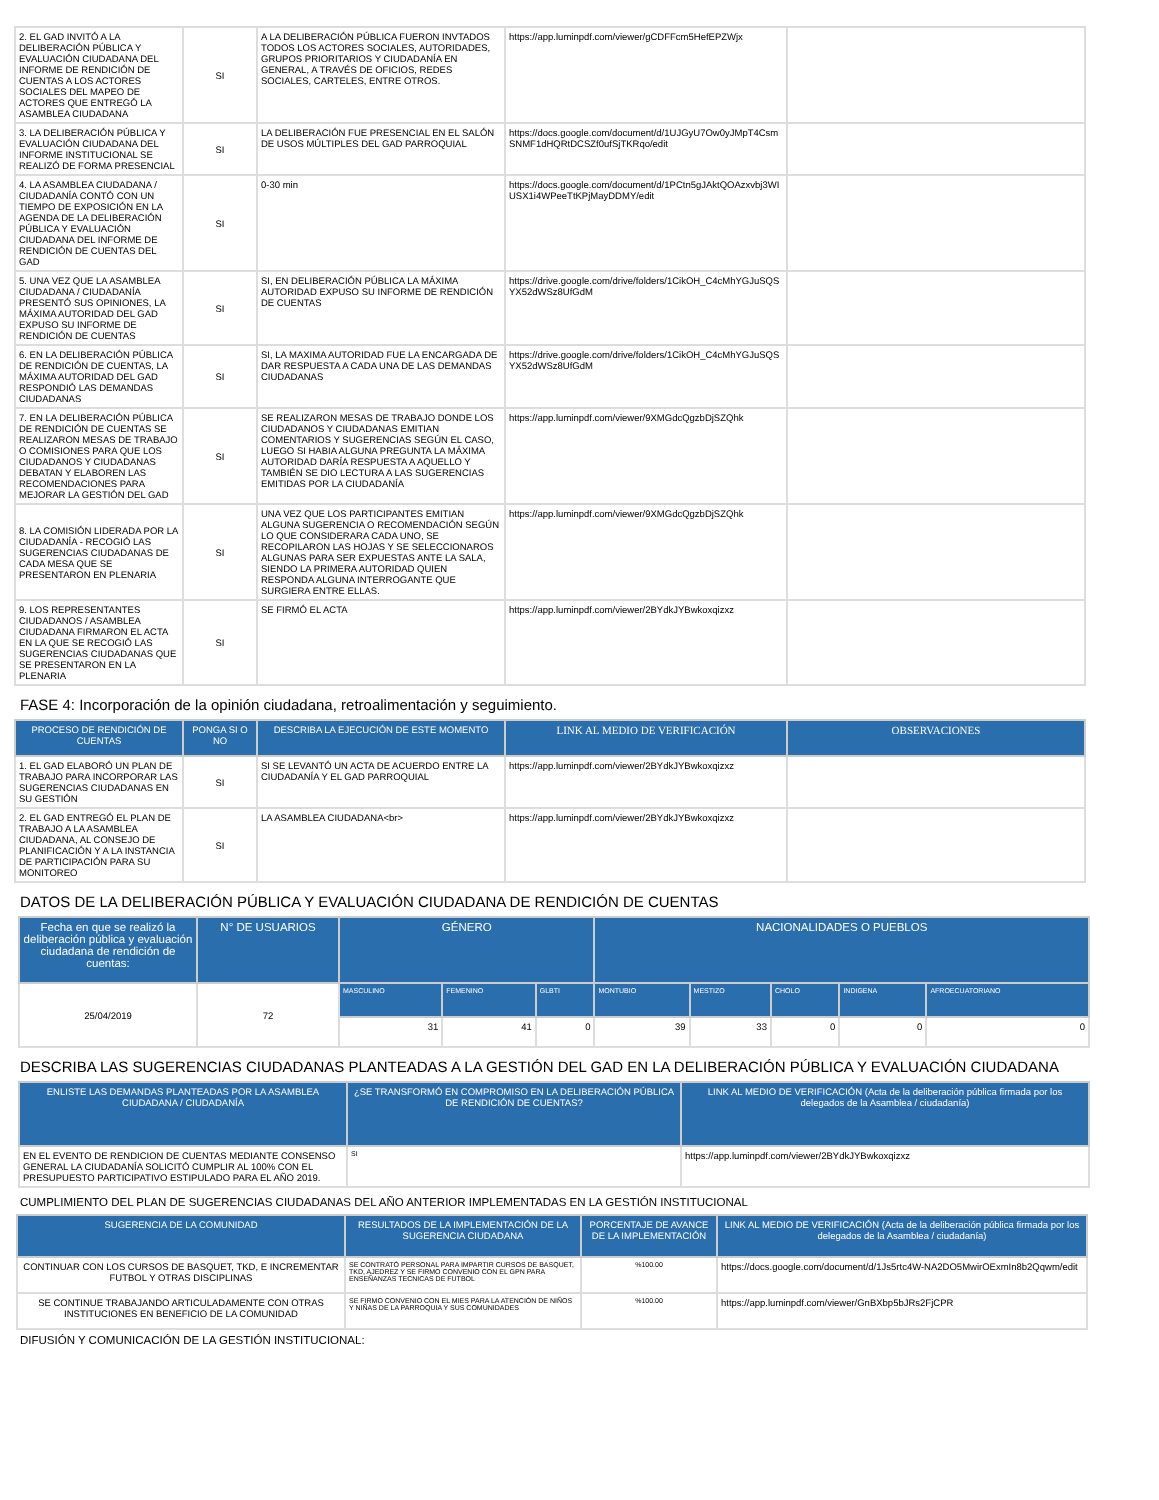| 2. EL GAD INVITÓ A LA DELIBERACIÓN PÚBLICA Y EVALUACIÓN CIUDADANA DEL INFORME DE RENDICIÓN DE CUENTAS A LOS ACTORES SOCIALES DEL MAPEO DE ACTORES QUE ENTREGÓ LA ASAMBLEA CIUDADANA | SI | A LA DELIBERACIÓN PÚBLICA FUERON INVTADOS TODOS LOS ACTORES SOCIALES, AUTORIDADES, GRUPOS PRIORITARIOS Y CIUDADANÍA EN GENERAL, A TRAVÉS DE OFICIOS, REDES SOCIALES, CARTELES, ENTRE OTROS. | https://app.luminpdf.com/viewer/gCDFFcm5HefEPZWjx | |
| 3. LA DELIBERACIÓN PÚBLICA Y EVALUACIÓN CIUDADANA DEL INFORME INSTITUCIONAL SE REALIZÓ DE FORMA PRESENCIAL | SI | LA DELIBERACIÓN FUE PRESENCIAL EN EL SALÓN DE USOS MÚLTIPLES DEL GAD PARROQUIAL | https://docs.google.com/document/d/1UJGyU7Ow0yJMpT4Csm SNMF1dHQRtDCSZf0ufSjTKRqo/edit | |
| 4. LA ASAMBLEA CIUDADANA / CIUDADANÍA CONTÓ CON UN TIEMPO DE EXPOSICIÓN EN LA AGENDA DE LA DELIBERACIÓN PÚBLICA Y EVALUACIÓN CIUDADANA DEL INFORME DE RENDICIÓN DE CUENTAS DEL GAD | SI | 0-30 min | https://docs.google.com/document/d/1PCtn5gJAktQOAzxvbj3WI USX1i4WPeeTtKPjMayDDMY/edit | |
| 5. UNA VEZ QUE LA ASAMBLEA CIUDADANA / CIUDADANÍA PRESENTÓ SUS OPINIONES, LA MÁXIMA AUTORIDAD DEL GAD EXPUSO SU INFORME DE RENDICIÓN DE CUENTAS | SI | SI, EN DELIBERACIÓN PÚBLICA LA MÁXIMA AUTORIDAD EXPUSO SU INFORME DE RENDICIÓN DE CUENTAS | https://drive.google.com/drive/folders/1CikOH_C4cMhYGJuSQS YX52dWSz8UfGdM | |
| 6. EN LA DELIBERACIÓN PÚBLICA DE RENDICIÓN DE CUENTAS, LA MÁXIMA AUTORIDAD DEL GAD RESPONDIÓ LAS DEMANDAS CIUDADANAS | SI | SI, LA MAXIMA AUTORIDAD FUE LA ENCARGADA DE DAR RESPUESTA A CADA UNA DE LAS DEMANDAS CIUDADANAS | https://drive.google.com/drive/folders/1CikOH_C4cMhYGJuSQS YX52dWSz8UfGdM | |
| 7. EN LA DELIBERACIÓN PÚBLICA DE RENDICIÓN DE CUENTAS SE REALIZARON MESAS DE TRABAJO O COMISIONES PARA QUE LOS CIUDADANOS Y CIUDADANAS DEBATAN Y ELABOREN LAS RECOMENDACIONES PARA MEJORAR LA GESTIÓN DEL GAD | SI | SE REALIZARON MESAS DE TRABAJO DONDE LOS CIUDADANOS Y CIUDADANAS EMITIAN COMENTARIOS Y SUGERENCIAS SEGÚN EL CASO, LUEGO SI HABIA ALGUNA PREGUNTA LA MÁXIMA AUTORIDAD DARÍA RESPUESTA A AQUELLO Y TAMBIÉN SE DIO LECTURA A LAS SUGERENCIAS EMITIDAS POR LA CIUDADANÍA | https://app.luminpdf.com/viewer/9XMGdcQgzbDjSZQhk | |
| 8. LA COMISIÓN LIDERADA POR LA CIUDADANÍA - RECOGIÓ LAS SUGERENCIAS CIUDADANAS DE CADA MESA QUE SE PRESENTARON EN PLENARIA | SI | UNA VEZ QUE LOS PARTICIPANTES EMITIAN ALGUNA SUGERENCIA O RECOMENDACIÓN SEGÚN LO QUE CONSIDERARA CADA UNO, SE RECOPILARON LAS HOJAS Y SE SELECCIONAROS ALGUNAS PARA SER EXPUESTAS ANTE LA SALA, SIENDO LA PRIMERA AUTORIDAD QUIEN RESPONDA ALGUNA INTERROGANTE QUE SURGIERA ENTRE ELLAS. | https://app.luminpdf.com/viewer/9XMGdcQgzbDjSZQhk | |
| 9. LOS REPRESENTANTES CIUDADANOS / ASAMBLEA CIUDADANA FIRMARON EL ACTA EN LA QUE SE RECOGIÓ LAS SUGERENCIAS CIUDADANAS QUE SE PRESENTARON EN LA PLENARIA | SI | SE FIRMÓ EL ACTA | https://app.luminpdf.com/viewer/2BYdkJYBwkoxqizxz | |
FASE 4: Incorporación de la opinión ciudadana, retroalimentación y seguimiento.
| PROCESO DE RENDICIÓN DE CUENTAS | PONGA SI O NO | DESCRIBA LA EJECUCIÓN DE ESTE MOMENTO | LINK AL MEDIO DE VERIFICACIÓN | OBSERVACIONES |
| --- | --- | --- | --- | --- |
| 1. EL GAD ELABORÓ UN PLAN DE TRABAJO PARA INCORPORAR LAS SUGERENCIAS CIUDADANAS EN SU GESTIÓN | SI | SI SE LEVANTÓ UN ACTA DE ACUERDO ENTRE LA CIUDADANÍA Y EL GAD PARROQUIAL | https://app.luminpdf.com/viewer/2BYdkJYBwkoxqizxz | |
| 2. EL GAD ENTREGÓ EL PLAN DE TRABAJO A LA ASAMBLEA CIUDADANA, AL CONSEJO DE PLANIFICACIÓN Y A LA INSTANCIA DE PARTICIPACIÓN PARA SU MONITOREO | SI | LA ASAMBLEA CIUDADANA<br> | https://app.luminpdf.com/viewer/2BYdkJYBwkoxqizxz | |
DATOS DE LA DELIBERACIÓN PÚBLICA Y EVALUACIÓN CIUDADANA DE RENDICIÓN DE CUENTAS
| Fecha en que se realizó la deliberación pública y evaluación ciudadana de rendición de cuentas: | N° DE USUARIOS | GÉNERO | | | NACIONALIDADES O PUEBLOS | | | | |
| --- | --- | --- | --- | --- | --- | --- | --- | --- | --- |
| 25/04/2019 | 72 | MASCULINO | FEMENINO | GLBTI | MONTUBIO | MESTIZO | CHOLO | INDIGENA | AFROECUATORIANO |
| | | 31 | 41 | 0 | 39 | 33 | 0 | 0 | 0 |
DESCRIBA LAS SUGERENCIAS CIUDADANAS PLANTEADAS A LA GESTIÓN DEL GAD EN LA DELIBERACIÓN PÚBLICA Y EVALUACIÓN CIUDADANA
| ENLISTE LAS DEMANDAS PLANTEADAS POR LA ASAMBLEA CIUDADANA / CIUDADANÍA | ¿SE TRANSFORMÓ EN COMPROMISO EN LA DELIBERACIÓN PÚBLICA DE RENDICIÓN DE CUENTAS? | LINK AL MEDIO DE VERIFICACIÓN (Acta de la deliberación pública firmada por los delegados de la Asamblea / ciudadanía) |
| --- | --- | --- |
| EN EL EVENTO DE RENDICION DE CUENTAS MEDIANTE CONSENSO GENERAL LA CIUDADANÍA SOLICITÓ CUMPLIR AL 100% CON EL PRESUPUESTO PARTICIPATIVO ESTIPULADO PARA EL AÑO 2019. | SI | https://app.luminpdf.com/viewer/2BYdkJYBwkoxqizxz |
CUMPLIMIENTO DEL PLAN DE SUGERENCIAS CIUDADANAS DEL AÑO ANTERIOR IMPLEMENTADAS EN LA GESTIÓN INSTITUCIONAL
| SUGERENCIA DE LA COMUNIDAD | RESULTADOS DE LA IMPLEMENTACIÓN DE LA SUGERENCIA CIUDADANA | PORCENTAJE DE AVANCE DE LA IMPLEMENTACIÓN | LINK AL MEDIO DE VERIFICACIÓN (Acta de la deliberación pública firmada por los delegados de la Asamblea / ciudadanía) |
| --- | --- | --- | --- |
| CONTINUAR CON LOS CURSOS DE BASQUET, TKD, E INCREMENTAR FUTBOL Y OTRAS DISCIPLINAS | SE CONTRATÓ PERSONAL PARA IMPARTIR CURSOS DE BASQUET, TKD, AJEDREZ Y SE FIRMO CONVENIO CON EL GPN PARA ENSEÑANZAS TECNICAS DE FUTBOL | %100.00 | https://docs.google.com/document/d/1Js5rtc4W-NA2DO5MwirOExmIn8b2Qqwm/edit |
| SE CONTINUE TRABAJANDO ARTICULADAMENTE CON OTRAS INSTITUCIONES EN BENEFICIO DE LA COMUNIDAD | SE FIRMO CONVENIO CON EL MIES PARA LA ATENCIÓN DE NIÑOS Y NIÑAS DE LA PARROQUIA Y SUS COMUNIDADES | %100.00 | https://app.luminpdf.com/viewer/GnBXbp5bJRs2FjCPR |
DIFUSIÓN Y COMUNICACIÓN DE LA GESTIÓN INSTITUCIONAL: